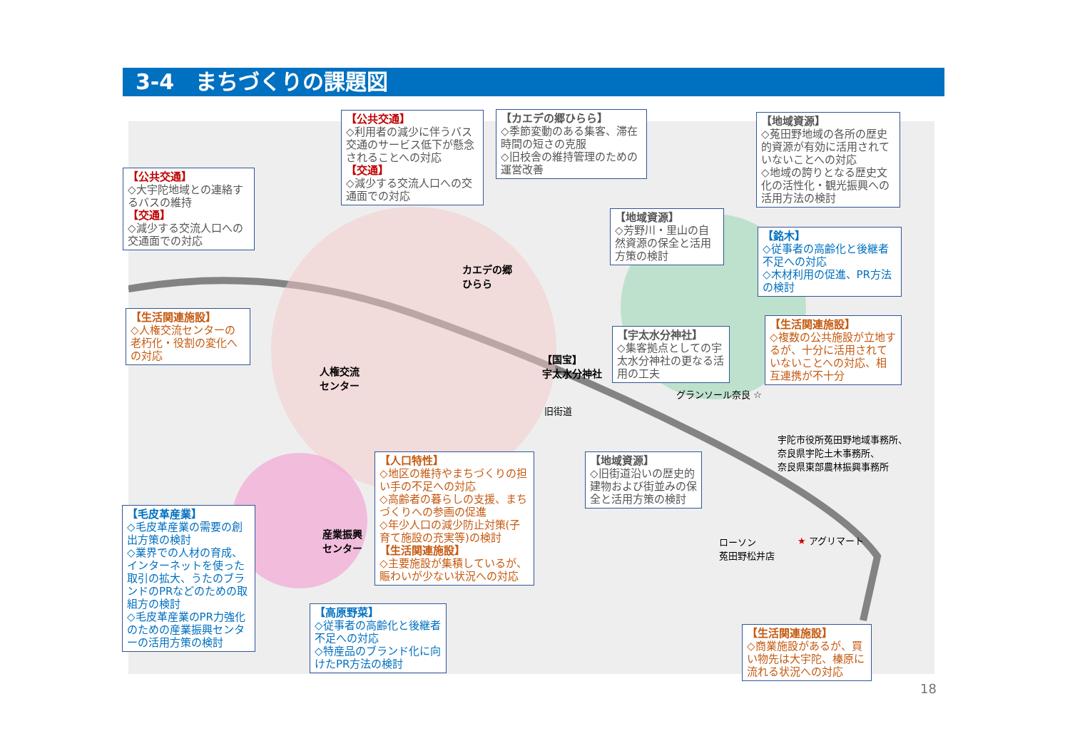3-4　まちづくりの課題図
【公共交通】
◇大宇陀地域との連絡するバスの維持
【交通】
◇減少する交流人口への交通面での対応
【公共交通】
◇利用者の減少に伴うバス交通のサービス低下が懸念されることへの対応
【交通】
◇減少する交流人口への交通面での対応
【カエデの郷ひらら】
◇季節変動のある集客、滞在時間の短さの克服
◇旧校舎の維持管理のための運営改善
【地域資源】
◇菟田野地域の各所の歴史的資源が有効に活用されていないことへの対応
◇地域の誇りとなる歴史文化の活性化・観光振興への活用方法の検討
【地域資源】
◇芳野川・里山の自然資源の保全と活用 方策の検討
【銘木】
◇従事者の高齢化と後継者不足への対応
◇木材利用の促進、PR方法の検討
【生活関連施設】
◇人権交流センターの老朽化・役割の変化への対応
【宇太水分神社】
◇集客拠点としての宇太水分神社の更なる活用の工夫
【生活関連施設】
◇複数の公共施設が立地するが、十分に活用されていないことへの対応、相互連携が不十分
カエデの郷
ひらら
【国宝】
宇太水分神社
人権交流
センター
産業振興
センター
グランソール奈良 ☆
旧街道
宇陀市役所菟田野地域事務所、
奈良県宇陀土木事務所、
奈良県東部農林振興事務所
ローソン
菟田野松井店
★ アグリマート
【人口特性】
◇地区の維持やまちづくりの担い手の不足への対応
◇高齢者の暮らしの支援、まちづくりへの参画の促進
◇年少人口の減少防止対策(子育て施設の充実等)の検討
【生活関連施設】
◇主要施設が集積しているが、賑わいが少ない状況への対応
【地域資源】
◇旧街道沿いの歴史的建物および街並みの保全と活用方策の検討
【毛皮革産業】
◇毛皮革産業の需要の創出方策の検討
◇業界での人材の育成、インターネットを使った取引の拡大、うたのブランドのPRなどのための取組方の検討
◇毛皮革産業のPR力強化のための産業振興センターの活用方策の検討
【高原野菜】
◇従事者の高齢化と後継者不足への対応
◇特産品のブランド化に向けたPR方法の検討
【生活関連施設】
◇商業施設があるが、買い物先は大宇陀、榛原に流れる状況への対応
18